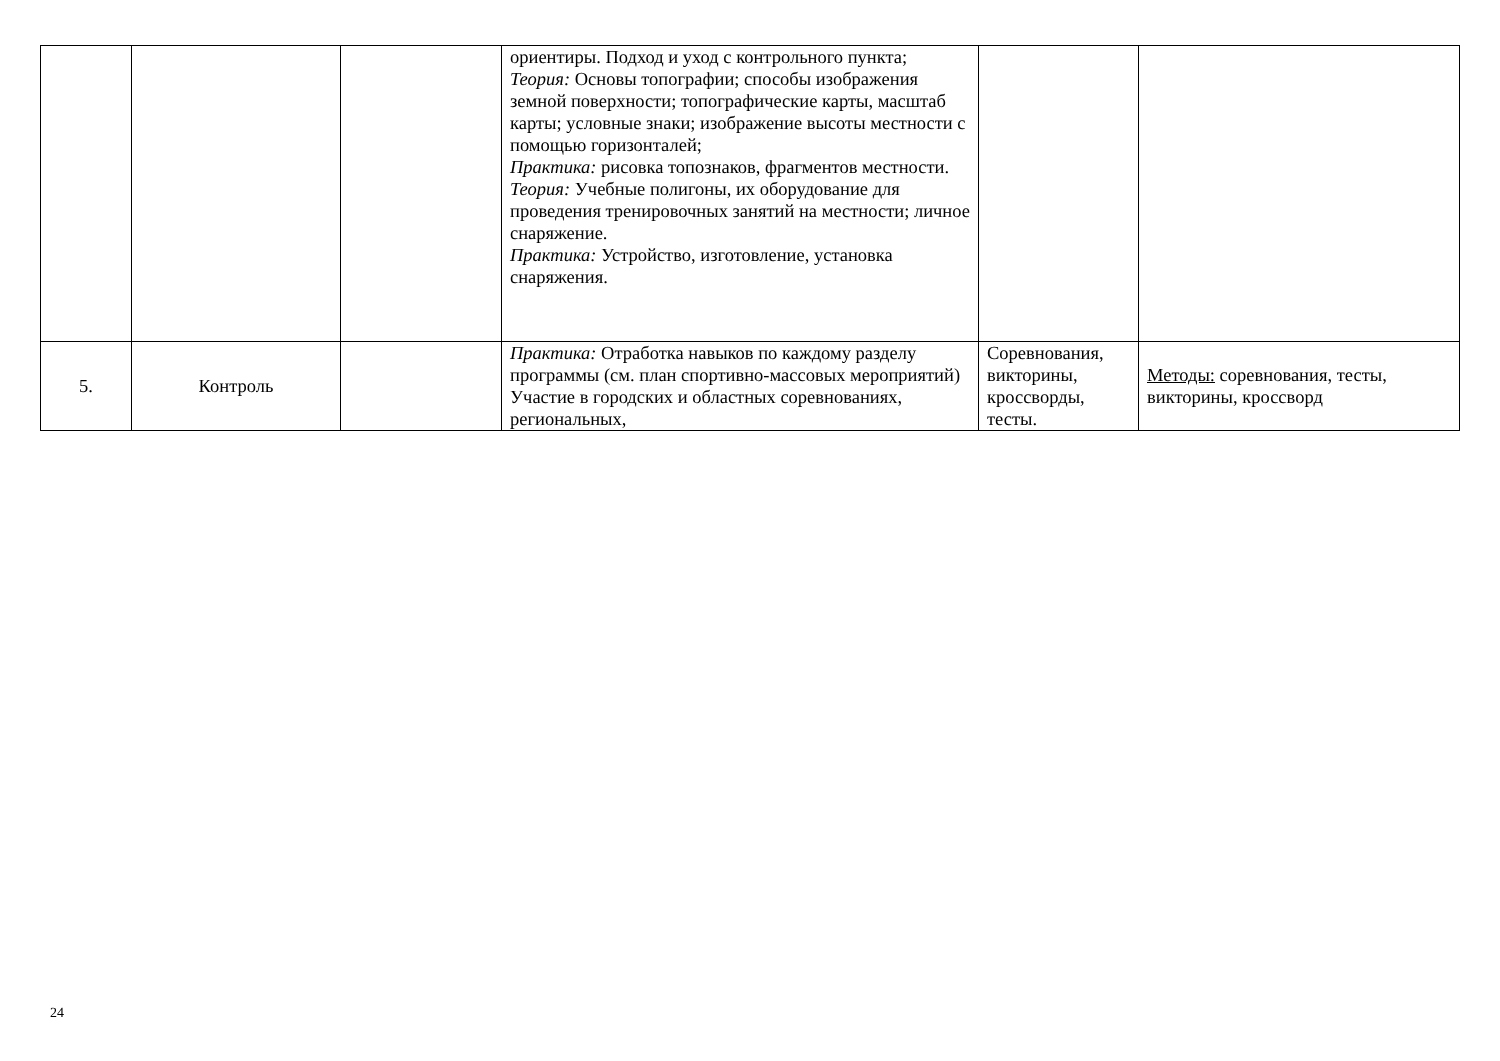| | | | ориентиры. Подход и уход с контрольного пункта; Теория: Основы топографии; способы изображения земной поверхности; топографические карты, масштаб карты; условные знаки; изображение высоты местности с помощью горизонталей; Практика: рисовка топознаков, фрагментов местности. Теория: Учебные полигоны, их оборудование для проведения тренировочных занятий на местности; личное снаряжение. Практика: Устройство, изготовление, установка снаряжения. | | |
| 5. | Контроль | | Практика: Отработка навыков по каждому разделу программы (см. план спортивно-массовых мероприятий) Участие в городских и областных соревнованиях, региональных, | Соревнования, викторины, кроссворды, тесты. | Методы: соревнования, тесты, викторины, кроссворд |
24